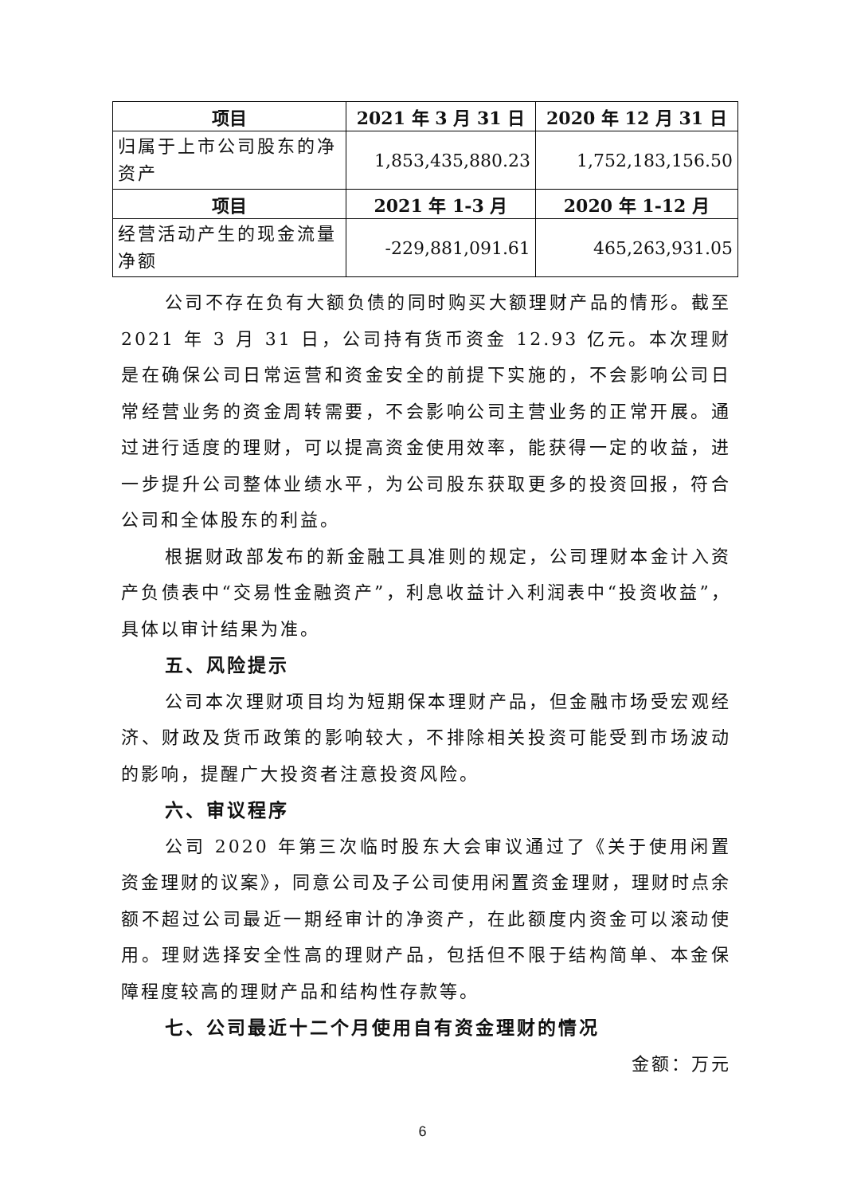| 项目 | 2021 年 3 月 31 日 | 2020 年 12 月 31 日 |
| --- | --- | --- |
| 归属于上市公司股东的净资产 | 1,853,435,880.23 | 1,752,183,156.50 |
| 项目 | 2021 年 1-3 月 | 2020 年 1-12 月 |
| 经营活动产生的现金流量净额 | -229,881,091.61 | 465,263,931.05 |
公司不存在负有大额负债的同时购买大额理财产品的情形。截至 2021 年 3 月 31 日，公司持有货币资金 12.93 亿元。本次理财是在确保公司日常运营和资金安全的前提下实施的，不会影响公司日常经营业务的资金周转需要，不会影响公司主营业务的正常开展。通过进行适度的理财，可以提高资金使用效率，能获得一定的收益，进一步提升公司整体业绩水平，为公司股东获取更多的投资回报，符合公司和全体股东的利益。
根据财政部发布的新金融工具准则的规定，公司理财本金计入资产负债表中“交易性金融资产”，利息收益计入利润表中“投资收益”，具体以审计结果为准。
五、风险提示
公司本次理财项目均为短期保本理财产品，但金融市场受宏观经济、财政及货币政策的影响较大，不排除相关投资可能受到市场波动的影响，提醒广大投资者注意投资风险。
六、审议程序
公司 2020 年第三次临时股东大会审议通过了《关于使用闲置资金理财的议案》，同意公司及子公司使用闲置资金理财，理财时点余额不超过公司最近一期经审计的净资产，在此额度内资金可以滚动使用。理财选择安全性高的理财产品，包括但不限于结构简单、本金保障程度较高的理财产品和结构性存款等。
七、公司最近十二个月使用自有资金理财的情况
金额：万元
6